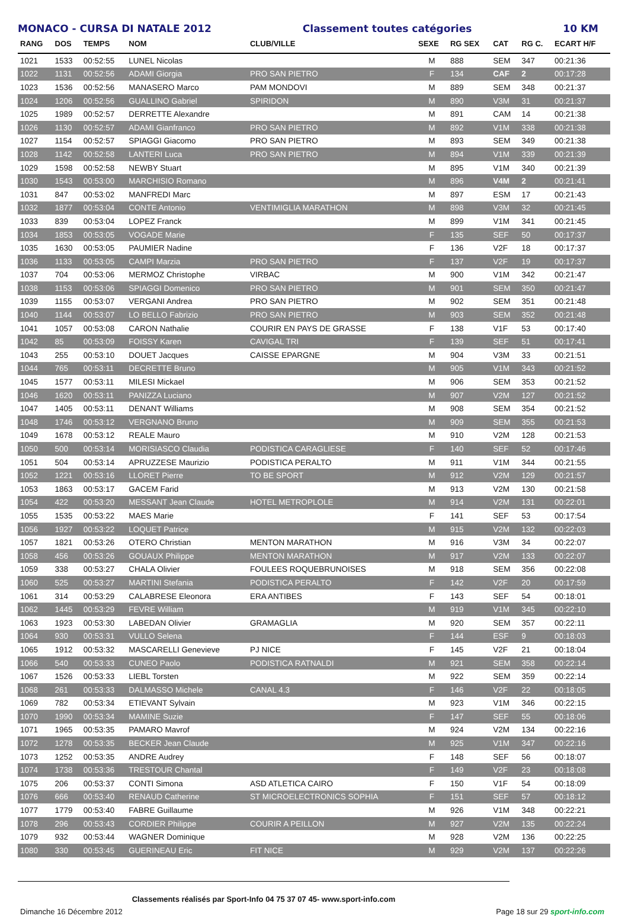MONACO - CURSA DI NATALE 2012 Classement toutes catégories 10 KM
| RANG | DOS | TEMPS | NOM | CLUB/VILLE | SEXE | RG SEX | CAT | RG C. | ECART H/F |
| --- | --- | --- | --- | --- | --- | --- | --- | --- | --- |
| 1021 | 1533 | 00:52:55 | LUNEL Nicolas | | M | 888 | SEM | 347 | 00:21:36 |
| 1022 | 1131 | 00:52:56 | ADAMI Giorgia | PRO SAN PIETRO | F | 134 | CAF | 2 | 00:17:28 |
| 1023 | 1536 | 00:52:56 | MANASERO Marco | PAM MONDOVI | M | 889 | SEM | 348 | 00:21:37 |
| 1024 | 1206 | 00:52:56 | GUALLINO Gabriel | SPIRIDON | M | 890 | V3M | 31 | 00:21:37 |
| 1025 | 1989 | 00:52:57 | DERRETTE Alexandre | | M | 891 | CAM | 14 | 00:21:38 |
| 1026 | 1130 | 00:52:57 | ADAMI Gianfranco | PRO SAN PIETRO | M | 892 | V1M | 338 | 00:21:38 |
| 1027 | 1154 | 00:52:57 | SPIAGGI Giacomo | PRO SAN PIETRO | M | 893 | SEM | 349 | 00:21:38 |
| 1028 | 1142 | 00:52:58 | LANTERI Luca | PRO SAN PIETRO | M | 894 | V1M | 339 | 00:21:39 |
| 1029 | 1598 | 00:52:58 | NEWBY Stuart | | M | 895 | V1M | 340 | 00:21:39 |
| 1030 | 1543 | 00:53:00 | MARCHISIO Romano | | M | 896 | V4M | 2 | 00:21:41 |
| 1031 | 847 | 00:53:02 | MANFREDI Marc | | M | 897 | ESM | 17 | 00:21:43 |
| 1032 | 1877 | 00:53:04 | CONTE Antonio | VENTIMIGLIA MARATHON | M | 898 | V3M | 32 | 00:21:45 |
| 1033 | 839 | 00:53:04 | LOPEZ Franck | | M | 899 | V1M | 341 | 00:21:45 |
| 1034 | 1853 | 00:53:05 | VOGADE Marie | | F | 135 | SEF | 50 | 00:17:37 |
| 1035 | 1630 | 00:53:05 | PAUMIER Nadine | | F | 136 | V2F | 18 | 00:17:37 |
| 1036 | 1133 | 00:53:05 | CAMPI Marzia | PRO SAN PIETRO | F | 137 | V2F | 19 | 00:17:37 |
| 1037 | 704 | 00:53:06 | MERMOZ Christophe | VIRBAC | M | 900 | V1M | 342 | 00:21:47 |
| 1038 | 1153 | 00:53:06 | SPIAGGI Domenico | PRO SAN PIETRO | M | 901 | SEM | 350 | 00:21:47 |
| 1039 | 1155 | 00:53:07 | VERGANI Andrea | PRO SAN PIETRO | M | 902 | SEM | 351 | 00:21:48 |
| 1040 | 1144 | 00:53:07 | LO BELLO Fabrizio | PRO SAN PIETRO | M | 903 | SEM | 352 | 00:21:48 |
| 1041 | 1057 | 00:53:08 | CARON Nathalie | COURIR EN PAYS DE GRASSE | F | 138 | V1F | 53 | 00:17:40 |
| 1042 | 85 | 00:53:09 | FOISSY Karen | CAVIGAL TRI | F | 139 | SEF | 51 | 00:17:41 |
| 1043 | 255 | 00:53:10 | DOUET Jacques | CAISSE EPARGNE | M | 904 | V3M | 33 | 00:21:51 |
| 1044 | 765 | 00:53:11 | DECRETTE Bruno | | M | 905 | V1M | 343 | 00:21:52 |
| 1045 | 1577 | 00:53:11 | MILESI Mickael | | M | 906 | SEM | 353 | 00:21:52 |
| 1046 | 1620 | 00:53:11 | PANIZZA Luciano | | M | 907 | V2M | 127 | 00:21:52 |
| 1047 | 1405 | 00:53:11 | DENANT Williams | | M | 908 | SEM | 354 | 00:21:52 |
| 1048 | 1746 | 00:53:12 | VERGNANO Bruno | | M | 909 | SEM | 355 | 00:21:53 |
| 1049 | 1678 | 00:53:12 | REALE Mauro | | M | 910 | V2M | 128 | 00:21:53 |
| 1050 | 500 | 00:53:14 | MORISIASCO Claudia | PODISTICA CARAGLIESE | F | 140 | SEF | 52 | 00:17:46 |
| 1051 | 504 | 00:53:14 | APRUZZESE Maurizio | PODISTICA PERALTO | M | 911 | V1M | 344 | 00:21:55 |
| 1052 | 1221 | 00:53:16 | LLORET Pierre | TO BE SPORT | M | 912 | V2M | 129 | 00:21:57 |
| 1053 | 1863 | 00:53:17 | GACEM Farid | | M | 913 | V2M | 130 | 00:21:58 |
| 1054 | 422 | 00:53:20 | MESSANT Jean Claude | HOTEL METROPLOLE | M | 914 | V2M | 131 | 00:22:01 |
| 1055 | 1535 | 00:53:22 | MAES Marie | | F | 141 | SEF | 53 | 00:17:54 |
| 1056 | 1927 | 00:53:22 | LOQUET Patrice | | M | 915 | V2M | 132 | 00:22:03 |
| 1057 | 1821 | 00:53:26 | OTERO Christian | MENTON MARATHON | M | 916 | V3M | 34 | 00:22:07 |
| 1058 | 456 | 00:53:26 | GOUAUX Philippe | MENTON MARATHON | M | 917 | V2M | 133 | 00:22:07 |
| 1059 | 338 | 00:53:27 | CHALA Olivier | FOULEES ROQUEBRUNOISES | M | 918 | SEM | 356 | 00:22:08 |
| 1060 | 525 | 00:53:27 | MARTINI Stefania | PODISTICA PERALTO | F | 142 | V2F | 20 | 00:17:59 |
| 1061 | 314 | 00:53:29 | CALABRESE Eleonora | ERA ANTIBES | F | 143 | SEF | 54 | 00:18:01 |
| 1062 | 1445 | 00:53:29 | FEVRE William | | M | 919 | V1M | 345 | 00:22:10 |
| 1063 | 1923 | 00:53:30 | LABEDAN Olivier | GRAMAGLIA | M | 920 | SEM | 357 | 00:22:11 |
| 1064 | 930 | 00:53:31 | VULLO Selena | | F | 144 | ESF | 9 | 00:18:03 |
| 1065 | 1912 | 00:53:32 | MASCARELLI Genevieve | PJ NICE | F | 145 | V2F | 21 | 00:18:04 |
| 1066 | 540 | 00:53:33 | CUNEO Paolo | PODISTICA RATNALDI | M | 921 | SEM | 358 | 00:22:14 |
| 1067 | 1526 | 00:53:33 | LIEBL Torsten | | M | 922 | SEM | 359 | 00:22:14 |
| 1068 | 261 | 00:53:33 | DALMASSO Michele | CANAL 4.3 | F | 146 | V2F | 22 | 00:18:05 |
| 1069 | 782 | 00:53:34 | ETIEVANT Sylvain | | M | 923 | V1M | 346 | 00:22:15 |
| 1070 | 1990 | 00:53:34 | MAMINE Suzie | | F | 147 | SEF | 55 | 00:18:06 |
| 1071 | 1965 | 00:53:35 | PAMARO Mavrof | | M | 924 | V2M | 134 | 00:22:16 |
| 1072 | 1278 | 00:53:35 | BECKER Jean Claude | | M | 925 | V1M | 347 | 00:22:16 |
| 1073 | 1252 | 00:53:35 | ANDRE Audrey | | F | 148 | SEF | 56 | 00:18:07 |
| 1074 | 1738 | 00:53:36 | TRESTOUR Chantal | | F | 149 | V2F | 23 | 00:18:08 |
| 1075 | 206 | 00:53:37 | CONTI Simona | ASD ATLETICA CAIRO | F | 150 | V1F | 54 | 00:18:09 |
| 1076 | 666 | 00:53:40 | RENAUD Catherine | ST MICROELECTRONICS SOPHIA | F | 151 | SEF | 57 | 00:18:12 |
| 1077 | 1779 | 00:53:40 | FABRE Guillaume | | M | 926 | V1M | 348 | 00:22:21 |
| 1078 | 296 | 00:53:43 | CORDIER Philippe | COURIR A PEILLON | M | 927 | V2M | 135 | 00:22:24 |
| 1079 | 932 | 00:53:44 | WAGNER Dominique | | M | 928 | V2M | 136 | 00:22:25 |
| 1080 | 330 | 00:53:45 | GUERINEAU Eric | FIT NICE | M | 929 | V2M | 137 | 00:22:26 |
Classements réalisés par Sport-Info 04 75 37 07 45- www.sport-info.com
Dimanche 16 Décembre 2012 Page 18 sur 29 sport-info.com